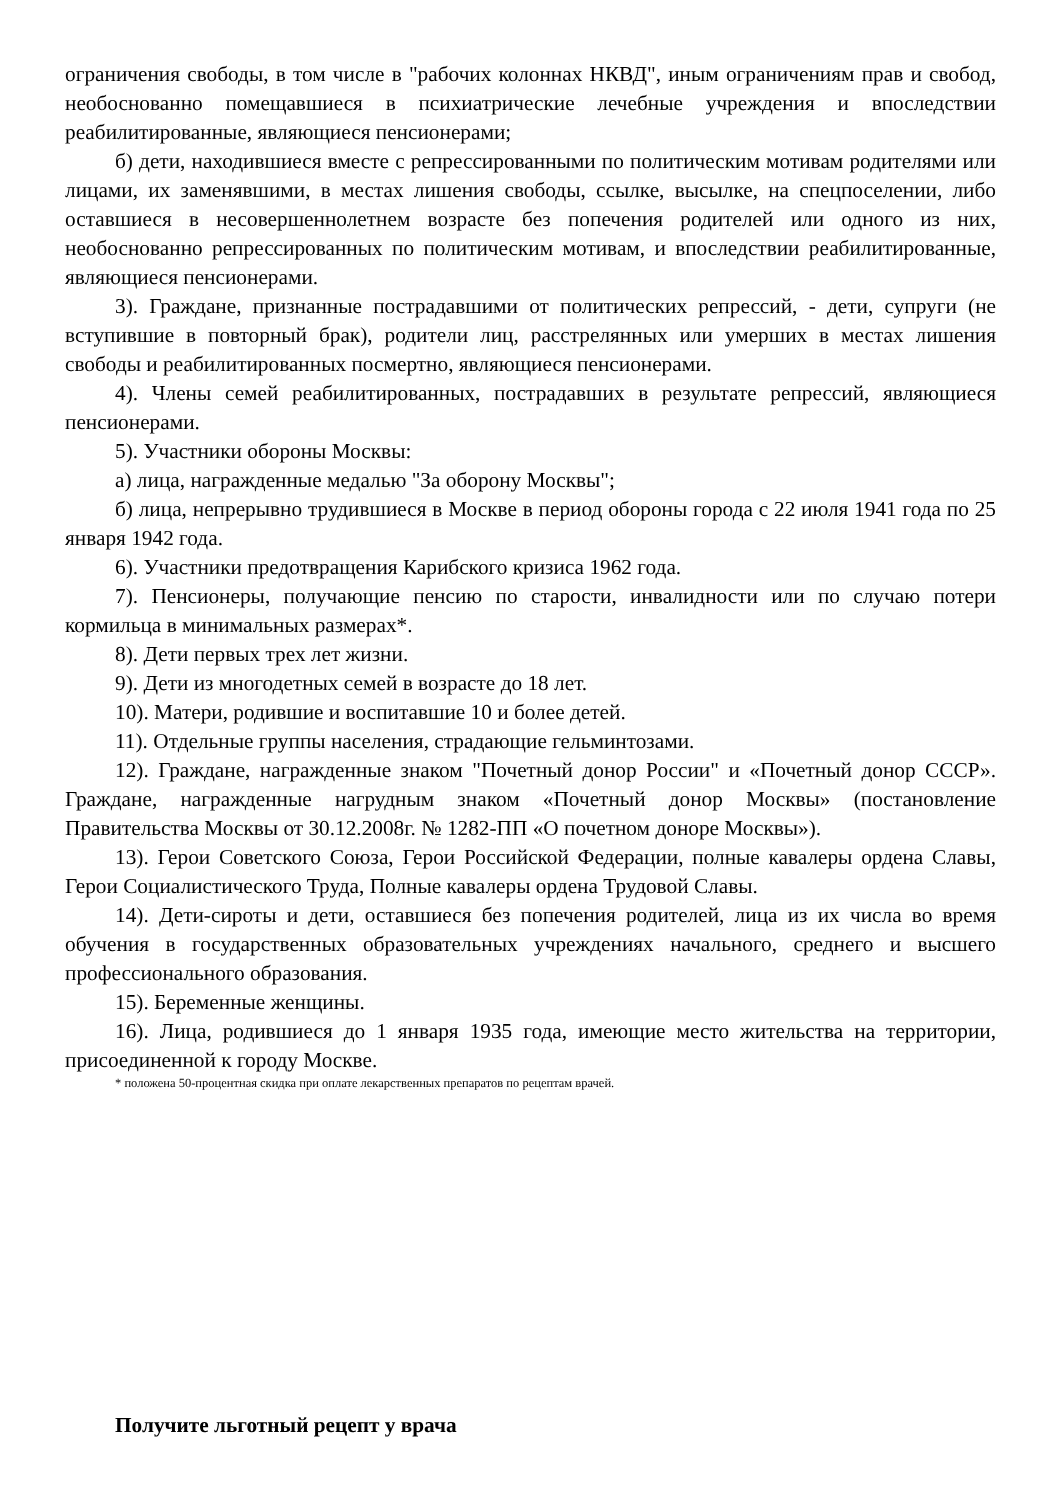ограничения свободы, в том числе в "рабочих колоннах НКВД", иным ограничениям прав и свобод, необоснованно помещавшиеся в психиатрические лечебные учреждения и впоследствии реабилитированные, являющиеся пенсионерами;
б) дети, находившиеся вместе с репрессированными по политическим мотивам родителями или лицами, их заменявшими, в местах лишения свободы, ссылке, высылке, на спецпоселении, либо оставшиеся в несовершеннолетнем возрасте без попечения родителей или одного из них, необоснованно репрессированных по политическим мотивам, и впоследствии реабилитированные, являющиеся пенсионерами.
3). Граждане, признанные пострадавшими от политических репрессий, - дети, супруги (не вступившие в повторный брак), родители лиц, расстрелянных или умерших в местах лишения свободы и реабилитированных посмертно, являющиеся пенсионерами.
4). Члены семей реабилитированных, пострадавших в результате репрессий, являющиеся пенсионерами.
5). Участники обороны Москвы:
а) лица, награжденные медалью "За оборону Москвы";
б) лица, непрерывно трудившиеся в Москве в период обороны города с 22 июля 1941 года по 25 января 1942 года.
6). Участники предотвращения Карибского кризиса 1962 года.
7). Пенсионеры, получающие пенсию по старости, инвалидности или по случаю потери кормильца в минимальных размерах*.
8). Дети первых трех лет жизни.
9). Дети из многодетных семей в возрасте до 18 лет.
10). Матери, родившие и воспитавшие 10 и более детей.
11). Отдельные группы населения, страдающие гельминтозами.
12). Граждане, награжденные знаком "Почетный донор России" и «Почетный донор СССР». Граждане, награжденные нагрудным знаком «Почетный донор Москвы» (постановление Правительства Москвы от 30.12.2008г. № 1282-ПП «О почетном доноре Москвы»).
13). Герои Советского Союза, Герои Российской Федерации, полные кавалеры ордена Славы, Герои Социалистического Труда, Полные кавалеры ордена Трудовой Славы.
14). Дети-сироты и дети, оставшиеся без попечения родителей, лица из их числа во время обучения в государственных образовательных учреждениях начального, среднего и высшего профессионального образования.
15). Беременные женщины.
16). Лица, родившиеся до 1 января 1935 года, имеющие место жительства на территории, присоединенной к городу Москве.
* положена 50-процентная скидка при оплате лекарственных препаратов по рецептам врачей.
Получите льготный рецепт у врача